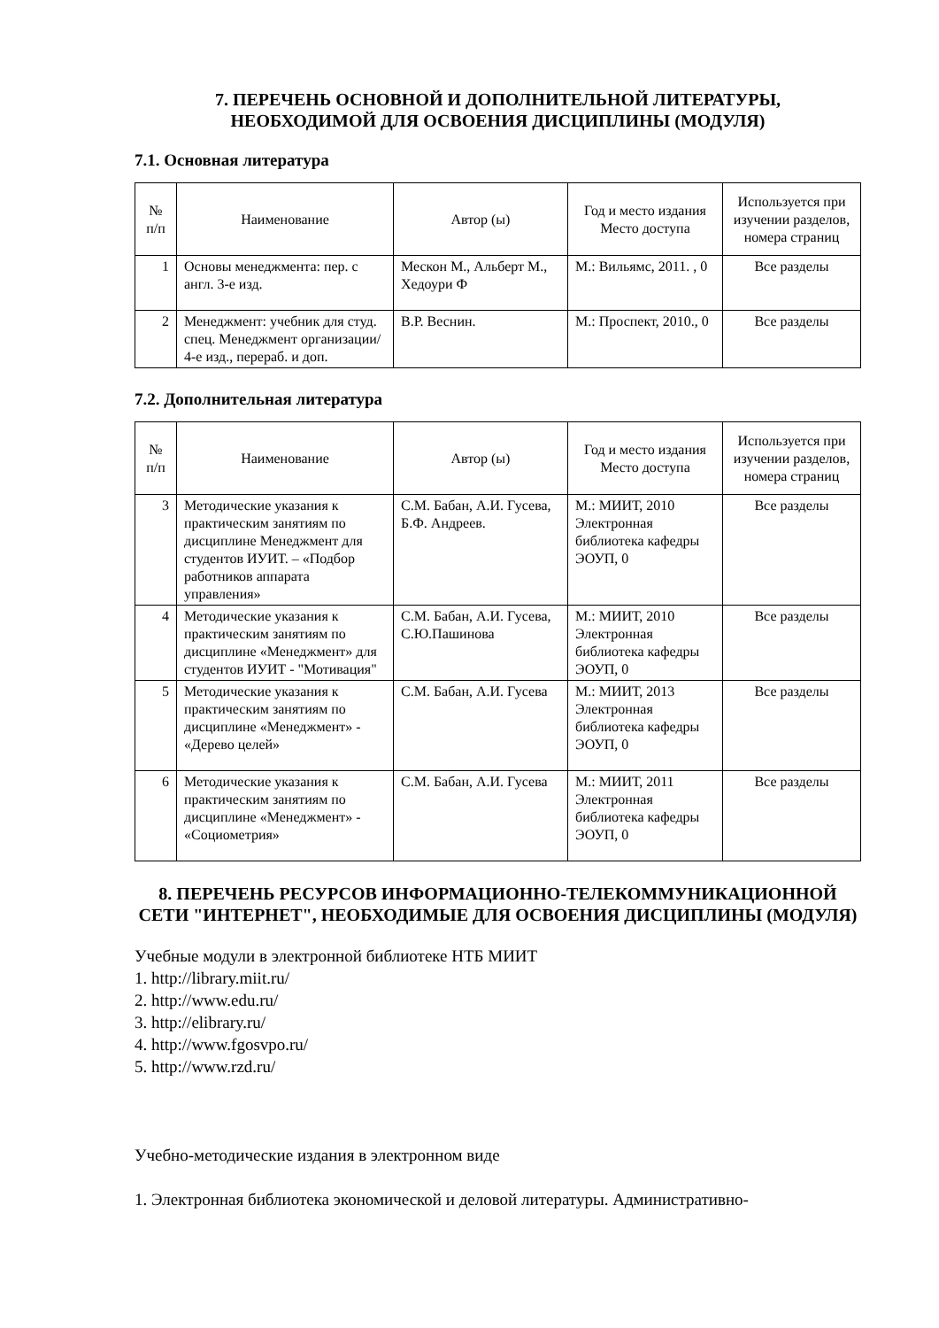7. ПЕРЕЧЕНЬ ОСНОВНОЙ И ДОПОЛНИТЕЛЬНОЙ ЛИТЕРАТУРЫ,
НЕОБХОДИМОЙ ДЛЯ ОСВОЕНИЯ ДИСЦИПЛИНЫ (МОДУЛЯ)
7.1. Основная литература
| № п/п | Наименование | Автор (ы) | Год и место издания Место доступа | Используется при изучении разделов, номера страниц |
| --- | --- | --- | --- | --- |
| 1 | Основы менеджмента: пер. с англ. 3-е изд. | Мескон М., Альберт М., Хедоури Ф | М.: Вильямс, 2011. , 0 | Все разделы |
| 2 | Менеджмент: учебник для студ. спец. Менеджмент организации/ 4-е изд., перераб. и доп. | В.Р. Веснин. | М.: Проспект, 2010., 0 | Все разделы |
7.2. Дополнительная литература
| № п/п | Наименование | Автор (ы) | Год и место издания Место доступа | Используется при изучении разделов, номера страниц |
| --- | --- | --- | --- | --- |
| 3 | Методические указания к практическим занятиям по дисциплине Менеджмент для студентов ИУИТ. – «Подбор работников аппарата управления» | С.М. Бабан, А.И. Гусева, Б.Ф. Андреев. | М.: МИИТ, 2010 Электронная библиотека кафедры ЭОУП, 0 | Все разделы |
| 4 | Методические указания к практическим занятиям по дисциплине «Менеджмент» для студентов ИУИТ - "Мотивация" | С.М. Бабан, А.И. Гусева, С.Ю.Пашинова | М.: МИИТ, 2010 Электронная библиотека кафедры ЭОУП, 0 | Все разделы |
| 5 | Методические указания к практическим занятиям по дисциплине «Менеджмент» - «Дерево целей» | С.М. Бабан, А.И. Гусева | М.: МИИТ, 2013 Электронная библиотека кафедры ЭОУП, 0 | Все разделы |
| 6 | Методические указания к практическим занятиям по дисциплине «Менеджмент» - «Социометрия» | С.М. Бабан, А.И. Гусева | М.: МИИТ, 2011 Электронная библиотека кафедры ЭОУП, 0 | Все разделы |
8. ПЕРЕЧЕНЬ РЕСУРСОВ ИНФОРМАЦИОННО-ТЕЛЕКОММУНИКАЦИОННОЙ СЕТИ "ИНТЕРНЕТ", НЕОБХОДИМЫЕ ДЛЯ ОСВОЕНИЯ ДИСЦИПЛИНЫ (МОДУЛЯ)
Учебные модули в электронной библиотеке НТБ МИИТ
1. http://library.miit.ru/
2. http://www.edu.ru/
3. http://elibrary.ru/
4. http://www.fgosvpo.ru/
5. http://www.rzd.ru/
Учебно-методические издания в электронном виде
1. Электронная библиотека экономической и деловой литературы. Административно-